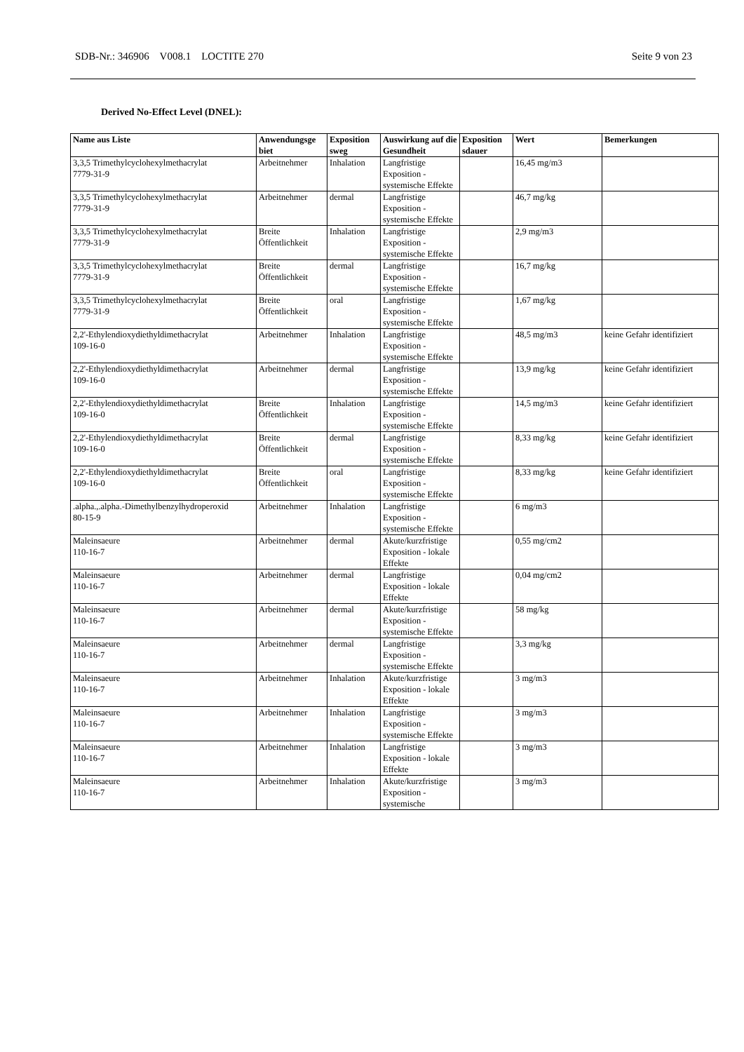SDB-Nr.: 346906 V008.1 LOCTITE 270 Seite 9 von 23
Derived No-Effect Level (DNEL):
| Name aus Liste | Anwendungsge biet | Exposition sweg | Auswirkung auf die Gesundheit | Exposition sdauer | Wert | Bemerkungen |
| --- | --- | --- | --- | --- | --- | --- |
| 3,3,5 Trimethylcyclohexylmethacrylat 7779-31-9 | Arbeitnehmer | Inhalation | Langfristige Exposition - systemische Effekte | | 16,45 mg/m3 | |
| 3,3,5 Trimethylcyclohexylmethacrylat 7779-31-9 | Arbeitnehmer | dermal | Langfristige Exposition - systemische Effekte | | 46,7 mg/kg | |
| 3,3,5 Trimethylcyclohexylmethacrylat 7779-31-9 | Breite Öffentlichkeit | Inhalation | Langfristige Exposition - systemische Effekte | | 2,9 mg/m3 | |
| 3,3,5 Trimethylcyclohexylmethacrylat 7779-31-9 | Breite Öffentlichkeit | dermal | Langfristige Exposition - systemische Effekte | | 16,7 mg/kg | |
| 3,3,5 Trimethylcyclohexylmethacrylat 7779-31-9 | Breite Öffentlichkeit | oral | Langfristige Exposition - systemische Effekte | | 1,67 mg/kg | |
| 2,2'-Ethylendioxydiethyldimethacrylat 109-16-0 | Arbeitnehmer | Inhalation | Langfristige Exposition - systemische Effekte | | 48,5 mg/m3 | keine Gefahr identifiziert |
| 2,2'-Ethylendioxydiethyldimethacrylat 109-16-0 | Arbeitnehmer | dermal | Langfristige Exposition - systemische Effekte | | 13,9 mg/kg | keine Gefahr identifiziert |
| 2,2'-Ethylendioxydiethyldimethacrylat 109-16-0 | Breite Öffentlichkeit | Inhalation | Langfristige Exposition - systemische Effekte | | 14,5 mg/m3 | keine Gefahr identifiziert |
| 2,2'-Ethylendioxydiethyldimethacrylat 109-16-0 | Breite Öffentlichkeit | dermal | Langfristige Exposition - systemische Effekte | | 8,33 mg/kg | keine Gefahr identifiziert |
| 2,2'-Ethylendioxydiethyldimethacrylat 109-16-0 | Breite Öffentlichkeit | oral | Langfristige Exposition - systemische Effekte | | 8,33 mg/kg | keine Gefahr identifiziert |
| .alpha.,.alpha.-Dimethylbenzylhydroperoxid 80-15-9 | Arbeitnehmer | Inhalation | Langfristige Exposition - systemische Effekte | | 6 mg/m3 | |
| Maleinsaeure 110-16-7 | Arbeitnehmer | dermal | Akute/kurzfristige Exposition - lokale Effekte | | 0,55 mg/cm2 | |
| Maleinsaeure 110-16-7 | Arbeitnehmer | dermal | Langfristige Exposition - lokale Effekte | | 0,04 mg/cm2 | |
| Maleinsaeure 110-16-7 | Arbeitnehmer | dermal | Akute/kurzfristige Exposition - systemische Effekte | | 58 mg/kg | |
| Maleinsaeure 110-16-7 | Arbeitnehmer | dermal | Langfristige Exposition - systemische Effekte | | 3,3 mg/kg | |
| Maleinsaeure 110-16-7 | Arbeitnehmer | Inhalation | Akute/kurzfristige Exposition - lokale Effekte | | 3 mg/m3 | |
| Maleinsaeure 110-16-7 | Arbeitnehmer | Inhalation | Langfristige Exposition - systemische Effekte | | 3 mg/m3 | |
| Maleinsaeure 110-16-7 | Arbeitnehmer | Inhalation | Langfristige Exposition - lokale Effekte | | 3 mg/m3 | |
| Maleinsaeure 110-16-7 | Arbeitnehmer | Inhalation | Akute/kurzfristige Exposition - systemische | | 3 mg/m3 | |